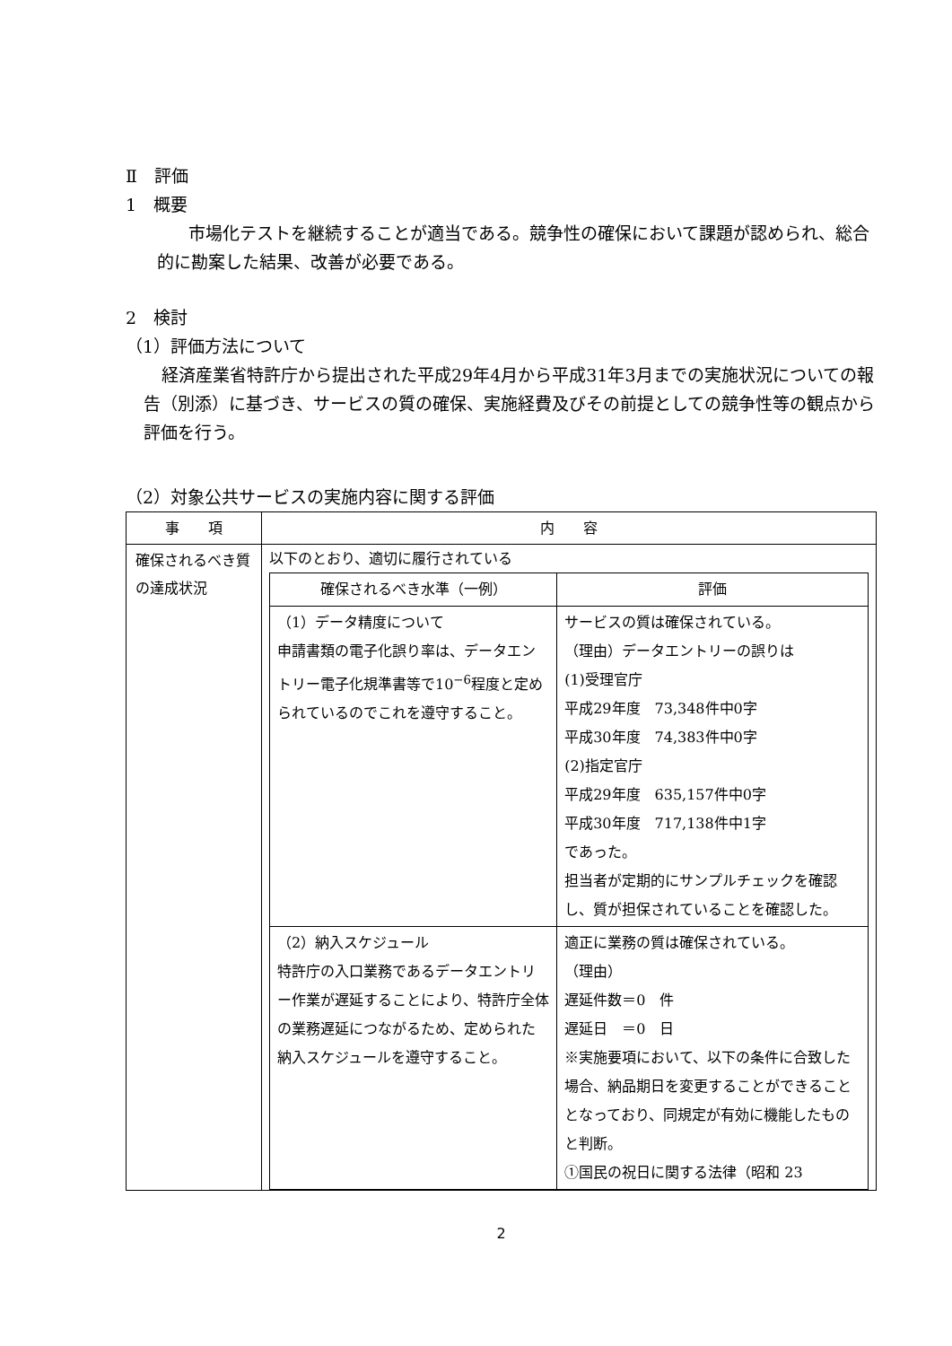Ⅱ　評価
1　概要
市場化テストを継続することが適当である。競争性の確保において課題が認められ、総合的に勘案した結果、改善が必要である。
2　検討
（1）評価方法について
経済産業省特許庁から提出された平成29年4月から平成31年3月までの実施状況についての報告（別添）に基づき、サービスの質の確保、実施経費及びその前提としての競争性等の観点から評価を行う。
（2）対象公共サービスの実施内容に関する評価
| 事 項 | 内 容 |
| --- | --- |
| 確保されるべき質の達成状況 | 以下のとおり、適切に履行されている / 確保されるべき水準（一例） / 評価 / / --- / --- / / （1）データ精度について 申請書類の電子化誤り率は、データエントリー電子化規準書等で10<sup>−6</sup>程度と定められているのでこれを遵守すること。 / サービスの質は確保されている。 （理由）データエントリーの誤りは (1)受理官庁 平成29年度 73,348件中0字 平成30年度 74,383件中0字 (2)指定官庁 平成29年度 635,157件中0字 平成30年度 717,138件中1字 であった。 担当者が定期的にサンプルチェックを確認し、質が担保されていることを確認した。 / / （2）納入スケジュール 特許庁の入口業務であるデータエントリー作業が遅延することにより、特許庁全体の業務遅延につながるため、定められた納入スケジュールを遵守すること。 / 適正に業務の質は確保されている。 （理由） 遅延件数＝0 件 遅延日 ＝0 日 ※実施要項において、以下の条件に合致した場合、納品期日を変更することができることとなっており、同規定が有効に機能したものと判断。 ①国民の祝日に関する法律（昭和 23 / |
2